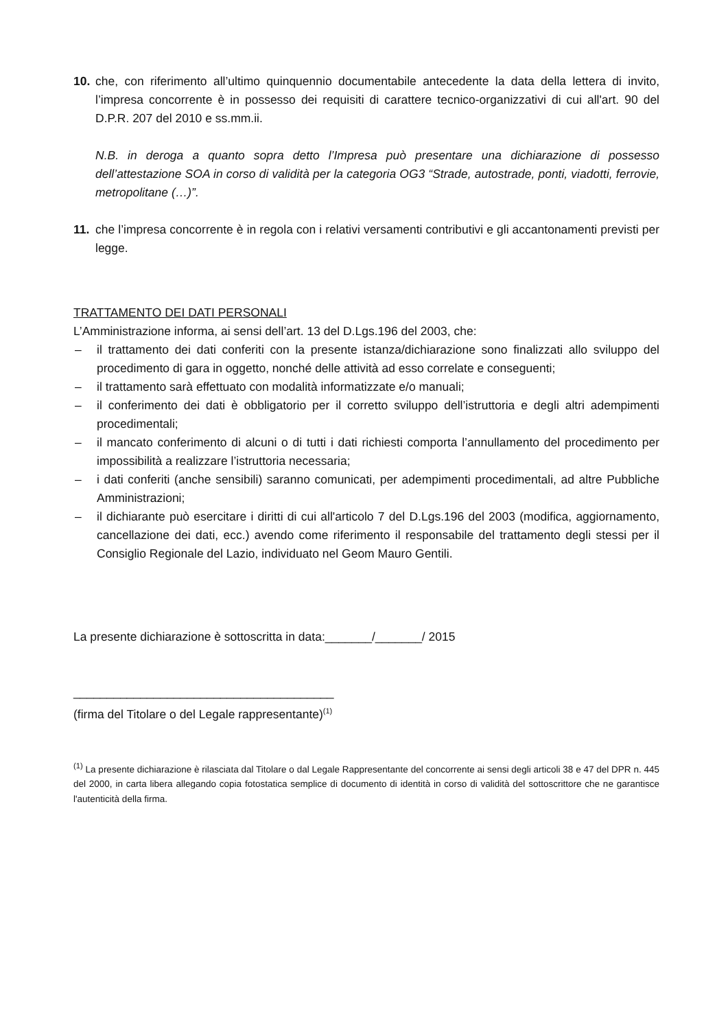10. che, con riferimento all’ultimo quinquennio documentabile antecedente la data della lettera di invito, l’impresa concorrente è in possesso dei requisiti di carattere tecnico-organizzativi di cui all'art. 90 del D.P.R. 207 del 2010 e ss.mm.ii.
N.B. in deroga a quanto sopra detto l’Impresa può presentare una dichiarazione di possesso dell’attestazione SOA in corso di validità per la categoria OG3 “Strade, autostrade, ponti, viadotti, ferrovie, metropolitane (…)”.
11. che l’impresa concorrente è in regola con i relativi versamenti contributivi e gli accantonamenti previsti per legge.
TRATTAMENTO DEI DATI PERSONALI
L’Amministrazione informa, ai sensi dell’art. 13 del D.Lgs.196 del 2003, che:
– il trattamento dei dati conferiti con la presente istanza/dichiarazione sono finalizzati allo sviluppo del procedimento di gara in oggetto, nonché delle attività ad esso correlate e conseguenti;
– il trattamento sarà effettuato con modalità informatizzate e/o manuali;
– il conferimento dei dati è obbligatorio per il corretto sviluppo dell’istruttoria e degli altri adempimenti procedimentali;
– il mancato conferimento di alcuni o di tutti i dati richiesti comporta l’annullamento del procedimento per impossibilità a realizzare l’istruttoria necessaria;
– i dati conferiti (anche sensibili) saranno comunicati, per adempimenti procedimentali, ad altre Pubbliche Amministrazioni;
– il dichiarante può esercitare i diritti di cui all'articolo 7 del D.Lgs.196 del 2003 (modifica, aggiornamento, cancellazione dei dati, ecc.) avendo come riferimento il responsabile del trattamento degli stessi per il Consiglio Regionale del Lazio, individuato nel Geom Mauro Gentili.
La presente dichiarazione è sottoscritta in data:_______/_______/ 2015
_______________________________________
(firma del Titolare o del Legale rappresentante)<sup>(1)</sup>
<sup>(1)</sup> La presente dichiarazione è rilasciata dal Titolare o dal Legale Rappresentante del concorrente ai sensi degli articoli 38 e 47 del DPR n. 445 del 2000, in carta libera allegando copia fotostatica semplice di documento di identità in corso di validità del sottoscrittore che ne garantisce l'autenticità della firma.